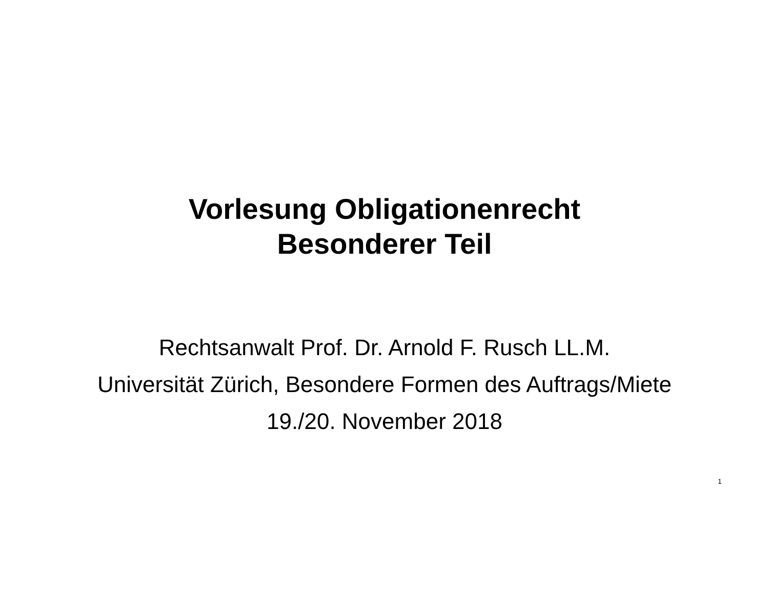Vorlesung Obligationenrecht
Besonderer Teil
Rechtsanwalt Prof. Dr. Arnold F. Rusch LL.M.
Universität Zürich, Besondere Formen des Auftrags/Miete
19./20. November 2018
1